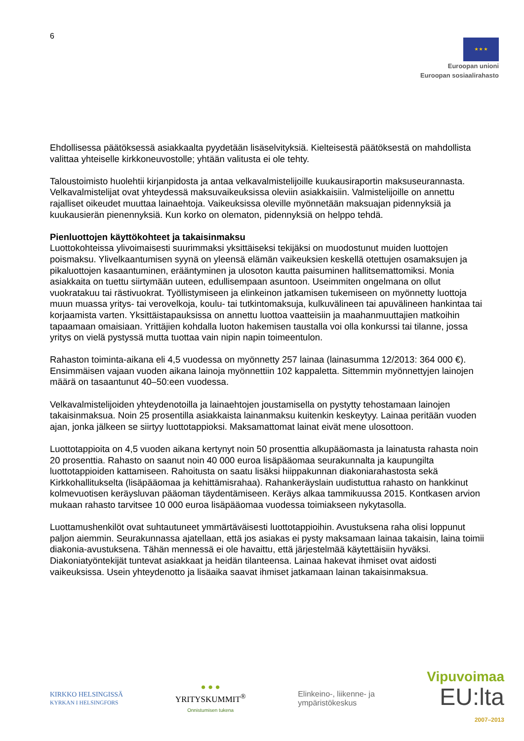6
★ ★ ★
Euroopan unioni
Euroopan sosiaalirahasto
Ehdollisessa päätöksessä asiakkaalta pyydetään lisäselvityksiä. Kielteisestä päätöksestä on mahdollista valittaa yhteiselle kirkkoneuvostolle; yhtään valitusta ei ole tehty.
Taloustoimisto huolehtii kirjanpidosta ja antaa velkavalmistelijoille kuukausiraportin maksuseurannasta. Velkavalmistelijat ovat yhteydessä maksuvaikeuksissa oleviin asiakkaisiin. Valmistelijoille on annettu rajalliset oikeudet muuttaa lainaehtoja. Vaikeuksissa oleville myönnetään maksuajan pidennyksiä ja kuukausierän pienennyksiä. Kun korko on olematon, pidennyksiä on helppo tehdä.
Pienluottojen käyttökohteet ja takaisinmaksu
Luottokohteissa ylivoimaisesti suurimmaksi yksittäiseksi tekijäksi on muodostunut muiden luottojen poismaksu. Ylivelkaantumisen syynä on yleensä elämän vaikeuksien keskellä otettujen osamaksujen ja pikaluottojen kasaantuminen, erääntyminen ja ulosoton kautta paisuminen hallitsemattomiksi. Monia asiakkaita on tuettu siirtymään uuteen, edullisempaan asuntoon. Useimmiten ongelmana on ollut vuokratakuu tai rästivuokrat. Työllistymiseen ja elinkeinon jatkamisen tukemiseen on myönnetty luottoja muun muassa yritys- tai verovelkoja, koulu- tai tutkintomaksuja, kulkuvälineen tai apuvälineen hankintaa tai korjaamista varten. Yksittäistapauksissa on annettu luottoa vaatteisiin ja maahanmuuttajien matkoihin tapaamaan omaisiaan. Yrittäjien kohdalla luoton hakemisen taustalla voi olla konkurssi tai tilanne, jossa yritys on vielä pystyssä mutta tuottaa vain nipin napin toimeentulon.
Rahaston toiminta-aikana eli 4,5 vuodessa on myönnetty 257 lainaa (lainasumma 12/2013: 364 000 €). Ensimmäisen vajaan vuoden aikana lainoja myönnettiin 102 kappaletta. Sittemmin myönnettyjen lainojen määrä on tasaantunut 40–50:een vuodessa.
Velkavalmistelijoiden yhteydenotoilla ja lainaehtojen joustamisella on pystytty tehostamaan lainojen takaisinmaksua. Noin 25 prosentilla asiakkaista lainanmaksu kuitenkin keskeytyy. Lainaa peritään vuoden ajan, jonka jälkeen se siirtyy luottotappioksi. Maksamattomat lainat eivät mene ulosottoon.
Luottotappioita on 4,5 vuoden aikana kertynyt noin 50 prosenttia alkupääomasta ja lainatusta rahasta noin 20 prosenttia. Rahasto on saanut noin 40 000 euroa lisäpääomaa seurakunnalta ja kaupungilta luottotappioiden kattamiseen. Rahoitusta on saatu lisäksi hiippakunnan diakoniarahastosta sekä Kirkkohallitukselta (lisäpääomaa ja kehittämisrahaa). Rahankeräyslain uudistuttua rahasto on hankkinut kolmevuotisen keräysluvan pääoman täydentämiseen. Keräys alkaa tammikuussa 2015. Kontkasen arvion mukaan rahasto tarvitsee 10 000 euroa lisäpääomaa vuodessa toimiakseen nykytasolla.
Luottamushenkilöt ovat suhtautuneet ymmärtäväisesti luottotappioihin. Avustuksena raha olisi loppunut paljon aiemmin. Seurakunnassa ajatellaan, että jos asiakas ei pysty maksamaan lainaa takaisin, laina toimii diakonia-avustuksena. Tähän mennessä ei ole havaittu, että järjestelmää käytettäisiin hyväksi. Diakoniatyöntekijät tuntevat asiakkaat ja heidän tilanteensa. Lainaa hakevat ihmiset ovat aidosti vaikeuksissa. Usein yhteydenotto ja lisäaika saavat ihmiset jatkamaan lainan takaisinmaksua.
KIRKKO HELSINGISSÄ
KYRKAN I HELSINGFORS
● ● ●
YRITYSKUMMIT<sup>®</sup>
Onnistumisen tukena
Elinkeino-, liikenne- ja
ympäristökeskus
Vipuvoimaa
EU:lta
2007–2013